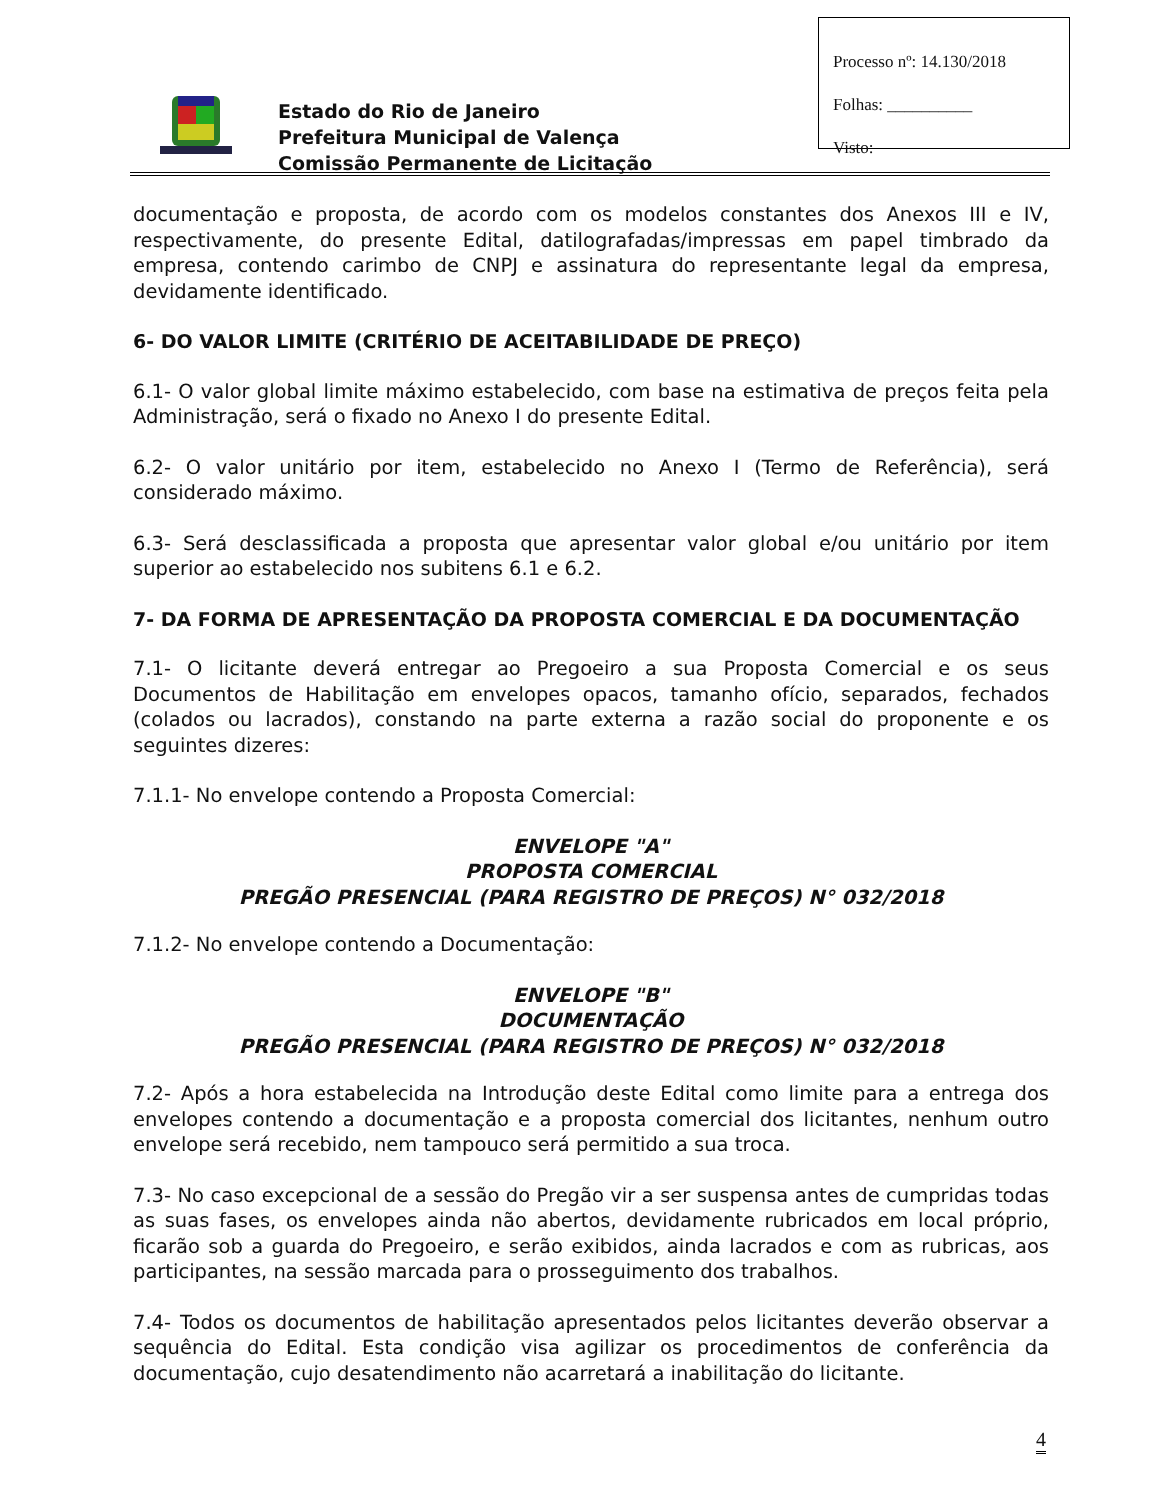Processo nº: 14.130/2018
Folhas: __________
Visto:
Estado do Rio de Janeiro
Prefeitura Municipal de Valença
Comissão Permanente de Licitação
documentação e proposta, de acordo com os modelos constantes dos Anexos III e IV, respectivamente, do presente Edital, datilografadas/impressas em papel timbrado da empresa, contendo carimbo de CNPJ e assinatura do representante legal da empresa, devidamente identificado.
6- DO VALOR LIMITE (CRITÉRIO DE ACEITABILIDADE DE PREÇO)
6.1- O valor global limite máximo estabelecido, com base na estimativa de preços feita pela Administração, será o fixado no Anexo I do presente Edital.
6.2- O valor unitário por item, estabelecido no Anexo I (Termo de Referência), será considerado máximo.
6.3- Será desclassificada a proposta que apresentar valor global e/ou unitário por item superior ao estabelecido nos subitens 6.1 e 6.2.
7- DA FORMA DE APRESENTAÇÃO DA PROPOSTA COMERCIAL E DA DOCUMENTAÇÃO
7.1- O licitante deverá entregar ao Pregoeiro a sua Proposta Comercial e os seus Documentos de Habilitação em envelopes opacos, tamanho ofício, separados, fechados (colados ou lacrados), constando na parte externa a razão social do proponente e os seguintes dizeres:
7.1.1- No envelope contendo a Proposta Comercial:
ENVELOPE "A"
PROPOSTA COMERCIAL
PREGÃO PRESENCIAL (PARA REGISTRO DE PREÇOS) N° 032/2018
7.1.2- No envelope contendo a Documentação:
ENVELOPE "B"
DOCUMENTAÇÃO
PREGÃO PRESENCIAL (PARA REGISTRO DE PREÇOS) N° 032/2018
7.2- Após a hora estabelecida na Introdução deste Edital como limite para a entrega dos envelopes contendo a documentação e a proposta comercial dos licitantes, nenhum outro envelope será recebido, nem tampouco será permitido a sua troca.
7.3- No caso excepcional de a sessão do Pregão vir a ser suspensa antes de cumpridas todas as suas fases, os envelopes ainda não abertos, devidamente rubricados em local próprio, ficarão sob a guarda do Pregoeiro, e serão exibidos, ainda lacrados e com as rubricas, aos participantes, na sessão marcada para o prosseguimento dos trabalhos.
7.4- Todos os documentos de habilitação apresentados pelos licitantes deverão observar a sequência do Edital. Esta condição visa agilizar os procedimentos de conferência da documentação, cujo desatendimento não acarretará a inabilitação do licitante.
4